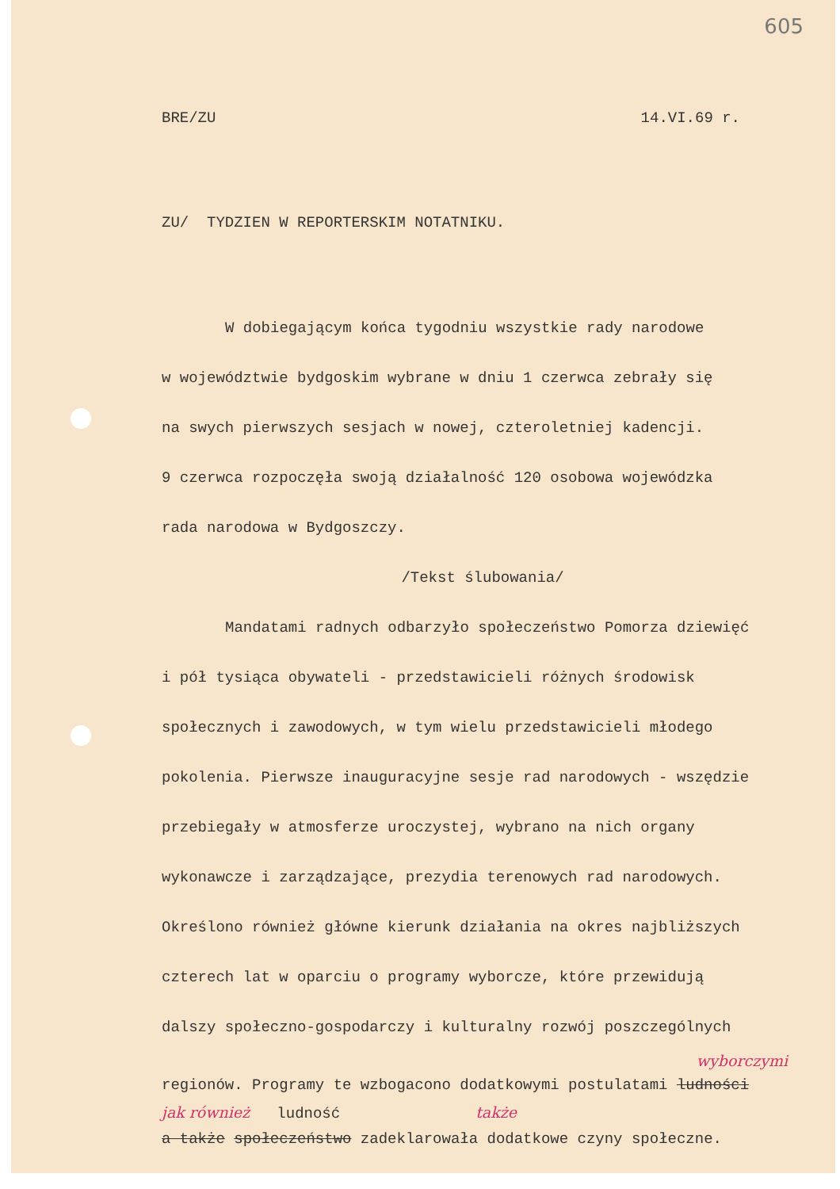605
BRE/ZU 14.VI.69 r.
ZU/ TYDZIEN W REPORTERSKIM NOTATNIKU.
W dobiegającym końca tygodniu wszystkie rady narodowe
w województwie bydgoskim wybrane w dniu 1 czerwca zebrały się
na swych pierwszych sesjach w nowej, czteroletniej kadencji.
9 czerwca rozpoczęła swoją działalność 120 osobowa wojewódzka
rada narodowa w Bydgoszczy.
/Tekst ślubowania/
Mandatami radnych odbarzyło społeczeństwo Pomorza dziewięć
i pół tysiąca obywateli - przedstawicieli różnych środowisk
społecznych i zawodowych, w tym wielu przedstawicieli młodego
pokolenia. Pierwsze inauguracyjne sesje rad narodowych - wszędzie
przebiegały w atmosferze uroczystej, wybrano na nich organy
wykonawcze i zarządzające, prezydia terenowych rad narodowych.
Określono również główne kierunk działania na okres najbliższych
czterech lat w oparciu o programy wyborcze, które przewidują
dalszy społeczno-gospodarczy i kulturalny rozwój poszczególnych
wyborczymi
regionów. Programy te wzbogacono dodatkowymi postulatami ludności
jak również ludność także
a także społeczeństwo zadeklarowała dodatkowe czyny społeczne.